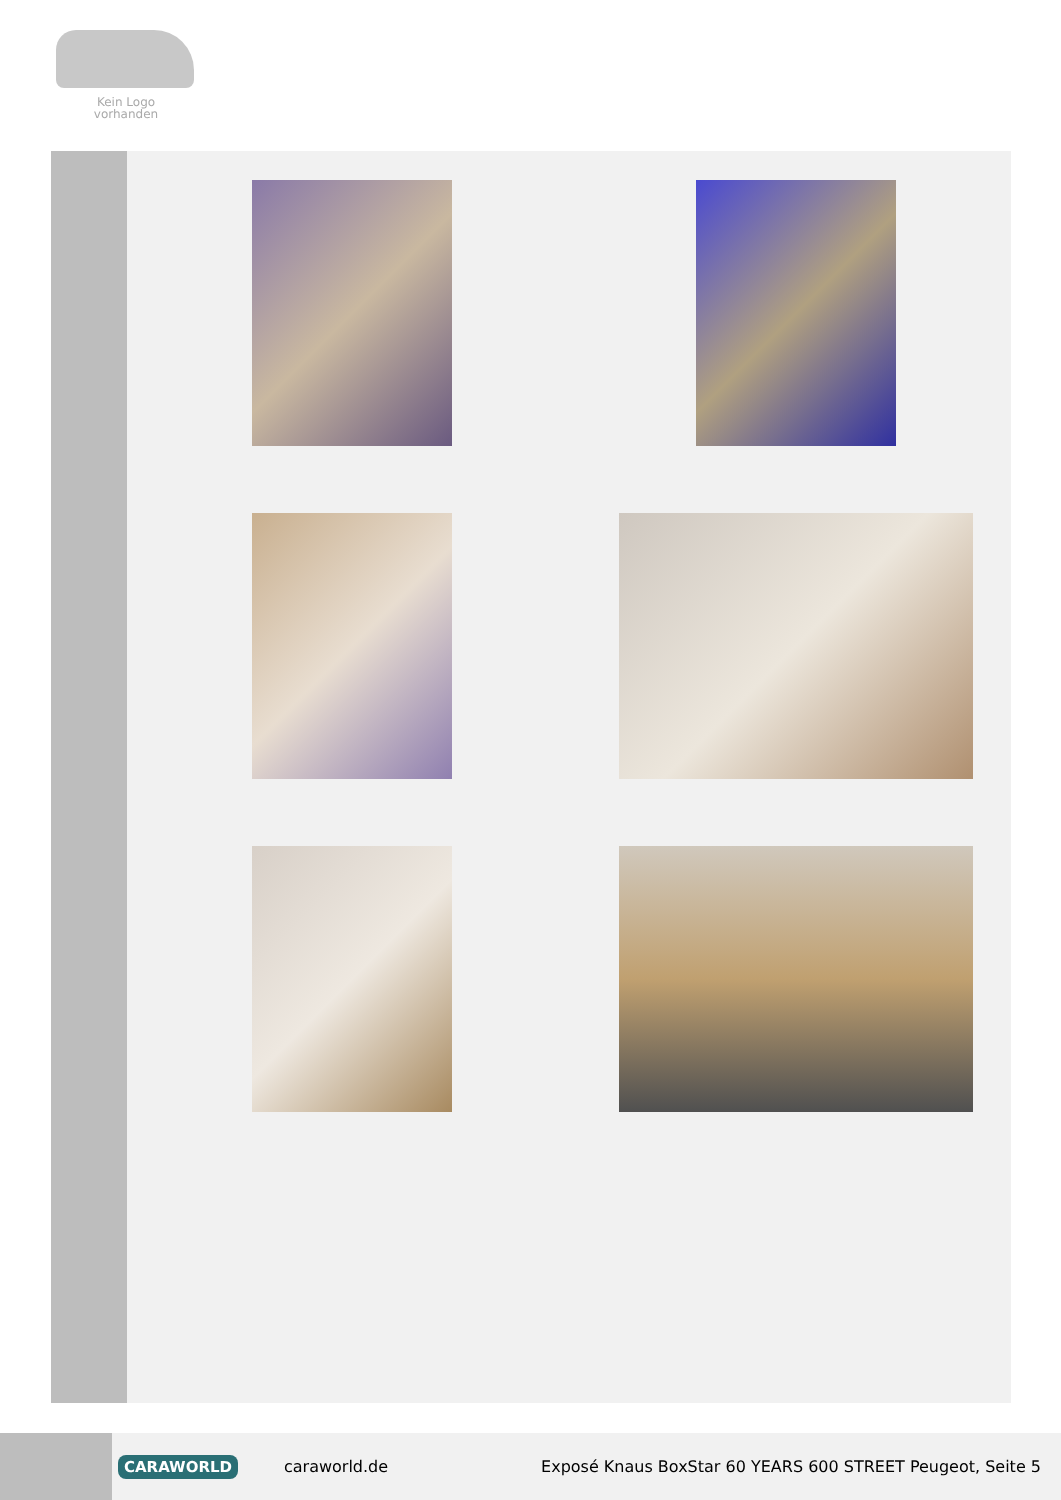Kein Logo
vorhanden
CARAWORLD caraworld.de Exposé Knaus BoxStar 60 YEARS 600 STREET Peugeot, Seite 5